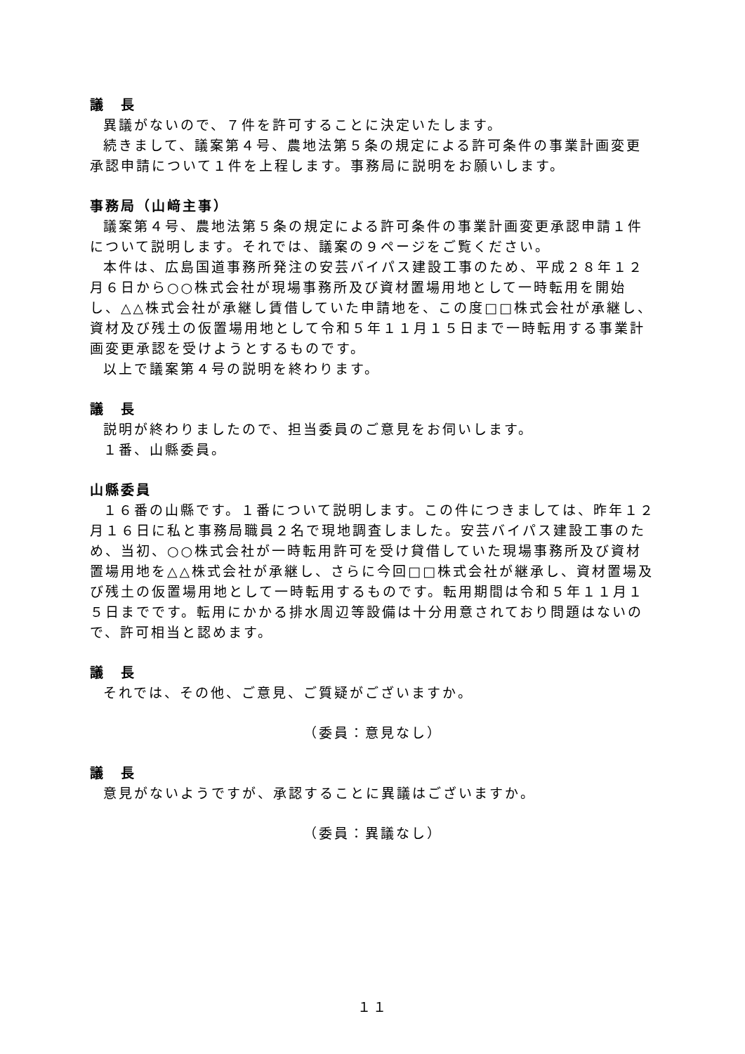議　長
異議がないので、７件を許可することに決定いたします。
続きまして、議案第４号、農地法第５条の規定による許可条件の事業計画変更承認申請について１件を上程します。事務局に説明をお願いします。
事務局（山﨑主事）
議案第４号、農地法第５条の規定による許可条件の事業計画変更承認申請１件について説明します。それでは、議案の９ページをご覧ください。
本件は、広島国道事務所発注の安芸バイパス建設工事のため、平成２８年１２月６日から○○株式会社が現場事務所及び資材置場用地として一時転用を開始し、△△株式会社が承継し賃借していた申請地を、この度□□株式会社が承継し、資材及び残土の仮置場用地として令和５年１１月１５日まで一時転用する事業計画変更承認を受けようとするものです。
以上で議案第４号の説明を終わります。
議　長
説明が終わりましたので、担当委員のご意見をお伺いします。
１番、山縣委員。
山縣委員
１６番の山縣です。１番について説明します。この件につきましては、昨年１２月１６日に私と事務局職員２名で現地調査しました。安芸バイパス建設工事のため、当初、○○株式会社が一時転用許可を受け貸借していた現場事務所及び資材置場用地を△△株式会社が承継し、さらに今回□□株式会社が継承し、資材置場及び残土の仮置場用地として一時転用するものです。転用期間は令和５年１１月１５日までです。転用にかかる排水周辺等設備は十分用意されており問題はないので、許可相当と認めます。
議　長
それでは、その他、ご意見、ご質疑がございますか。
（委員：意見なし）
議　長
意見がないようですが、承認することに異議はございますか。
（委員：異議なし）
１１